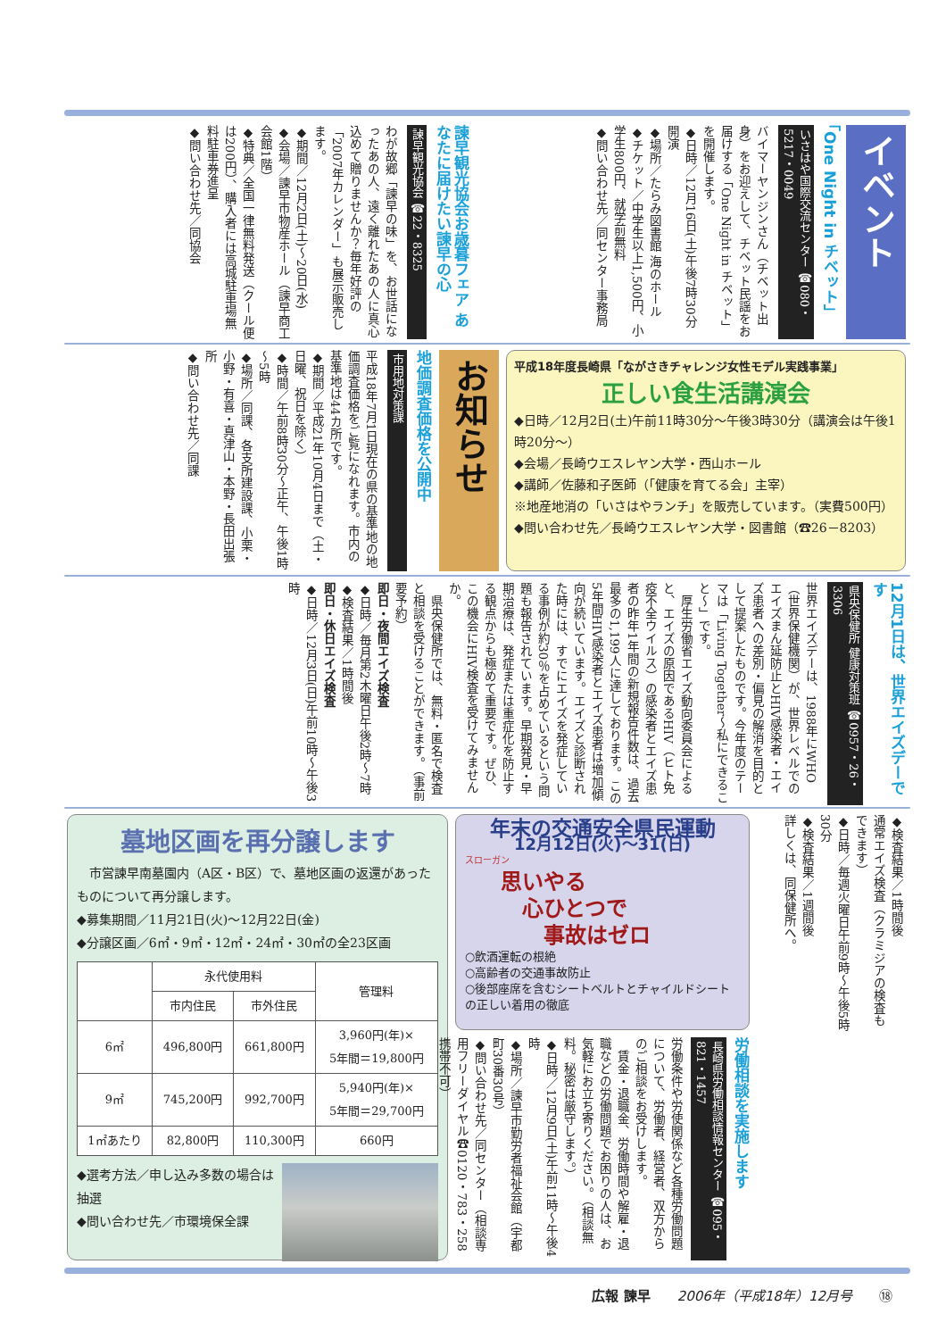イベント
「One Night in チベット」
いさはや国際交流センター ☎080・5217・0049
バイマーヤンジンさん（チベット出身）をお迎えして、チベット民謡をお届けする「One Night in チベット」を開催します。
◆日時／12月16日(土)午後7時30分開演
◆場所／たらみ図書館 海のホール
◆チケット／中学生以上1,500円、小学生800円、就学前無料
◆問い合わせ先／同センター事務局
諫早観光協会お歳暮フェア あなたに届けたい諫早の心
諫早観光協会 ☎22・8325
わが故郷「諫早の味」を、お世話になったあの人、遠く離れたあの人に真心込めて贈りませんか？毎年好評の「2007年カレンダー」も展示販売します。
◆期間／12月2日(土)～20日(水)
◆会場／諫早市物産ホール（諫早商工会館1階）
◆特典／全国一律無料発送（クール便は200円）、購入者には高城駐車場無料駐車券進呈
◆問い合わせ先／同協会
平成18年度長崎県「ながさきチャレンジ女性モデル実践事業」
正しい食生活講演会
◆日時／12月2日(土)午前11時30分～午後3時30分（講演会は午後1時20分～）
◆会場／長崎ウエスレヤン大学・西山ホール
◆講師／佐藤和子医師（「健康を育てる会」主宰）
※地産地消の「いさはやランチ」を販売しています。（実費500円）
◆問い合わせ先／長崎ウエスレヤン大学・図書館（☎26－8203）
お知らせ
地価調査価格を公開中
市用地対策課
平成18年7月1日現在の県の基準地の地価調査価格をご覧になれます。市内の基準地は44カ所です。
◆期間／平成21年10月4日まで（土・日曜、祝日を除く）
◆時間／午前8時30分～正午、午後1時～5時
◆場所／同課、各支所建設課、小栗・小野・有喜・真津山・本野・長田出張所
◆問い合わせ先／同課
12月1日は、世界エイズデーです
県央保健所 健康対策班 ☎0957・26・3306
世界エイズデーは、1988年にWHO（世界保健機関）が、世界レベルでのエイズまん延防止とHIV感染者・エイズ患者への差別・偏見の解消を目的として提案したものです。今年度のテーマは「Living Together～私にできること～」です。
　厚生労働省エイズ動向委員会によると、エイズの原因であるHIV（ヒト免疫不全ウイルス）の感染者とエイズ患者の昨年1年間の新規報告件数は、過去最多の1,199人に達しております。この5年間HIV感染者とエイズ患者は増加傾向が続いています。エイズと診断された時には、すでにエイズを発症している事例が約30％を占めているという問題も報告されています。早期発見・早期治療は、発症または重症化を防止する観点からも極めて重要です。ぜひ、この機会にHIV検査を受けてみませんか。
　県央保健所では、無料・匿名で検査と相談を受けることができます。（事前要予約）
即日・夜間エイズ検査
◆日時／毎月第2木曜日午後2時～7時
◆検査結果／1時間後
即日・休日エイズ検査
◆日時／12月3日(日)午前10時～午後3時
◆検査結果／1時間後
通常エイズ検査（クラミジアの検査もできます）
◆日時／毎週火曜日午前9時～午後5時30分
◆検査結果／1週間後
詳しくは、同保健所へ。
年末の交通安全県民運動
12月12日(火)～31(日)
スローガン
思いやる
　心ひとつで
　　事故はゼロ
○飲酒運転の根絶
○高齢者の交通事故防止
○後部座席を含むシートベルトとチャイルドシートの正しい着用の徹底
労働相談を実施します
長崎県労働相談情報センター ☎095・821・1457
労働条件や労使関係など各種労働問題について、労働者、経営者、双方からのご相談をお受けします。
　賃金・退職金、労働時間や解雇・退職などの労働問題でお困りの人は、お気軽にお立ち寄りください。（相談無料。秘密は厳守します。）
◆日時／12月9日(土)午前11時～午後4時
◆場所／諫早市勤労者福祉会館（宇都町30番30号）
◆問い合わせ先／同センター（相談専用フリーダイヤル☎0120・783・258携帯不可）
墓地区画を再分譲します
　市営諫早南墓園内（A区・B区）で、墓地区画の返還があったものについて再分譲します。
◆募集期間／11月21日(火)～12月22日(金)
◆分譲区画／6㎡・9㎡・12㎡・24㎡・30㎡の全23区画
| | 永代使用料 | | 管理料 |
| --- | --- | --- | --- |
| | 市内住民 | 市外住民 | |
| 6㎡ | 496,800円 | 661,800円 | 3,960円(年)× 5年間＝19,800円 |
| 9㎡ | 745,200円 | 992,700円 | 5,940円(年)× 5年間＝29,700円 |
| 1㎡あたり | 82,800円 | 110,300円 | 660円 |
◆選考方法／申し込み多数の場合は抽選
◆問い合わせ先／市環境保全課
広報 諫早　　2006年（平成18年）12月号　　⑱